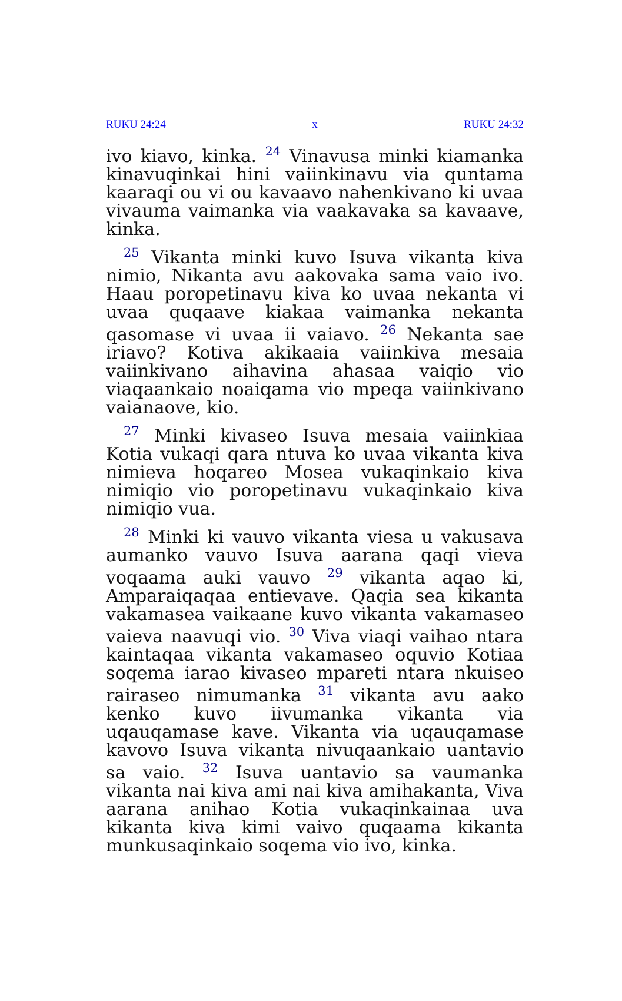RUKU 24:24 x RUKU 24:32
ivo kiavo, kinka. <sup>24</sup> Vinavusa minki kiamanka kinavuqinkai hini vaiinkinavu via quntama kaaraqi ou vi ou kavaavo nahenkivano ki uvaa vivauma vaimanka via vaakavaka sa kavaave, kinka.
<sup>25</sup> Vikanta minki kuvo Isuva vikanta kiva nimio, Nikanta avu aakovaka sama vaio ivo. Haau poropetinavu kiva ko uvaa nekanta vi uvaa quqaave kiakaa vaimanka nekanta qasomase vi uvaa ii vaiavo. <sup>26</sup> Nekanta sae iriavo? Kotiva akikaaia vaiinkiva mesaia vaiinkivano aihavina ahasaa vaiqio vio viaqaankaio noaiqama vio mpeqa vaiinkivano vaianaove, kio.
<sup>27</sup> Minki kivaseo Isuva mesaia vaiinkiaa Kotia vukaqi qara ntuva ko uvaa vikanta kiva nimieva hoqareo Mosea vukaqinkaio kiva nimiqio vio poropetinavu vukaqinkaio kiva nimiqio vua.
<sup>28</sup> Minki ki vauvo vikanta viesa u vakusava aumanko vauvo Isuva aarana qaqi vieva voqaama auki vauvo <sup>29</sup> vikanta aqao ki, Amparaiqaqaa entievave. Qaqia sea kikanta vakamasea vaikaane kuvo vikanta vakamaseo vaieva naavuqi vio. <sup>30</sup> Viva viaqi vaihao ntara kaintaqaa vikanta vakamaseo oquvio Kotiaa soqema iarao kivaseo mpareti ntara nkuiseo rairaseo nimumanka <sup>31</sup> vikanta avu aako kenko kuvo iivumanka vikanta via uqauqamase kave. Vikanta via uqauqamase kavovo Isuva vikanta nivuqaankaio uantavio sa vaio. <sup>32</sup> Isuva uantavio sa vaumanka vikanta nai kiva ami nai kiva amihakanta, Viva aarana anihao Kotia vukaqinkainaa uva kikanta kiva kimi vaivo quqaama kikanta munkusaqinkaio soqema vio ivo, kinka.